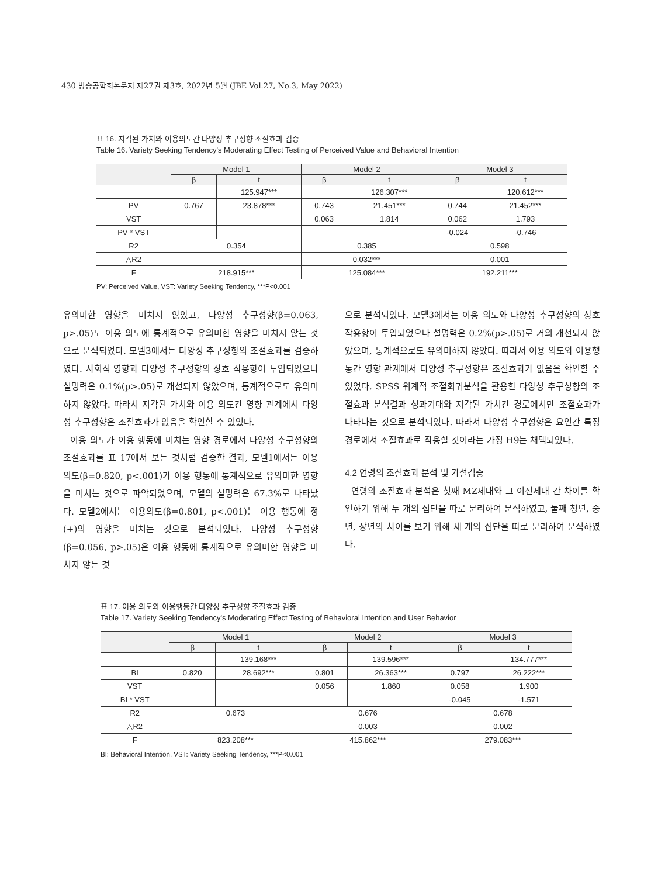430 방송공학회논문지 제27권 제3호, 2022년 5월 (JBE Vol.27, No.3, May 2022)
표 16. 지각된 가치와 이용의도간 다양성 추구성향 조절효과 검증
Table 16. Variety Seeking Tendency's Moderating Effect Testing of Perceived Value and Behavioral Intention
| | Model 1 | | Model 2 | | Model 3 | |
| --- | --- | --- | --- | --- | --- | --- |
| | β | t | β | t | β | t |
| | | 125.947*** | | 126.307*** | | 120.612*** |
| PV | 0.767 | 23.878*** | 0.743 | 21.451*** | 0.744 | 21.452*** |
| VST | | | 0.063 | 1.814 | 0.062 | 1.793 |
| PV * VST | | | | | -0.024 | -0.746 |
| R2 | 0.354 | | 0.385 | | 0.598 | |
| △R2 | | | 0.032*** | | 0.001 | |
| F | 218.915*** | | 125.084*** | | 192.211*** | |
PV: Perceived Value, VST: Variety Seeking Tendency, ***P<0.001
유의미한 영향을 미치지 않았고, 다양성 추구성향(β=0.063, p>.05)도 이용 의도에 통계적으로 유의미한 영향을 미치지 않는 것으로 분석되었다. 모델3에서는 다양성 추구성향의 조절효과를 검증하였다. 사회적 영향과 다양성 추구성향의 상호 작용항이 투입되었으나 설명력은 0.1%(p>.05)로 개선되지 않았으며, 통계적으로도 유의미하지 않았다. 따라서 지각된 가치와 이용 의도간 영향 관계에서 다양성 추구성향은 조절효과가 없음을 확인할 수 있었다.
이용 의도가 이용 행동에 미치는 영향 경로에서 다양성 추구성향의 조절효과를 표 17에서 보는 것처럼 검증한 결과, 모델1에서는 이용 의도(β=0.820, p<.001)가 이용 행동에 통계적으로 유의미한 영향을 미치는 것으로 파악되었으며, 모델의 설명력은 67.3%로 나타났다. 모델2에서는 이용의도(β=0.801, p<.001)는 이용 행동에 정(+)의 영향을 미치는 것으로 분석되었다. 다양성 추구성향(β=0.056, p>.05)은 이용 행동에 통계적으로 유의미한 영향을 미치지 않는 것
으로 분석되었다. 모델3에서는 이용 의도와 다양성 추구성향의 상호 작용항이 투입되었으나 설명력은 0.2%(p>.05)로 거의 개선되지 않았으며, 통계적으로도 유의미하지 않았다. 따라서 이용 의도와 이용행동간 영향 관계에서 다양성 추구성향은 조절효과가 없음을 확인할 수 있었다. SPSS 위계적 조절회귀분석을 활용한 다양성 추구성향의 조절효과 분석결과 성과기대와 지각된 가치간 경로에서만 조절효과가 나타나는 것으로 분석되었다. 따라서 다양성 추구성향은 요인간 특정 경로에서 조절효과로 작용할 것이라는 가정 H9는 채택되었다.
4.2 연령의 조절효과 분석 및 가설검증
연령의 조절효과 분석은 첫째 MZ세대와 그 이전세대 간 차이를 확인하기 위해 두 개의 집단을 따로 분리하여 분석하였고, 둘째 청년, 중년, 장년의 차이를 보기 위해 세 개의 집단을 따로 분리하여 분석하였다.
표 17. 이용 의도와 이용행동간 다양성 추구성향 조절효과 검증
Table 17. Variety Seeking Tendency's Moderating Effect Testing of Behavioral Intention and User Behavior
| | Model 1 | | Model 2 | | Model 3 | |
| --- | --- | --- | --- | --- | --- | --- |
| | β | t | β | t | β | t |
| | | 139.168*** | | 139.596*** | | 134.777*** |
| BI | 0.820 | 28.692*** | 0.801 | 26.363*** | 0.797 | 26.222*** |
| VST | | | 0.056 | 1.860 | 0.058 | 1.900 |
| BI * VST | | | | | -0.045 | -1.571 |
| R2 | 0.673 | | 0.676 | | 0.678 | |
| △R2 | | | 0.003 | | 0.002 | |
| F | 823.208*** | | 415.862*** | | 279.083*** | |
BI: Behavioral Intention, VST: Variety Seeking Tendency, ***P<0.001